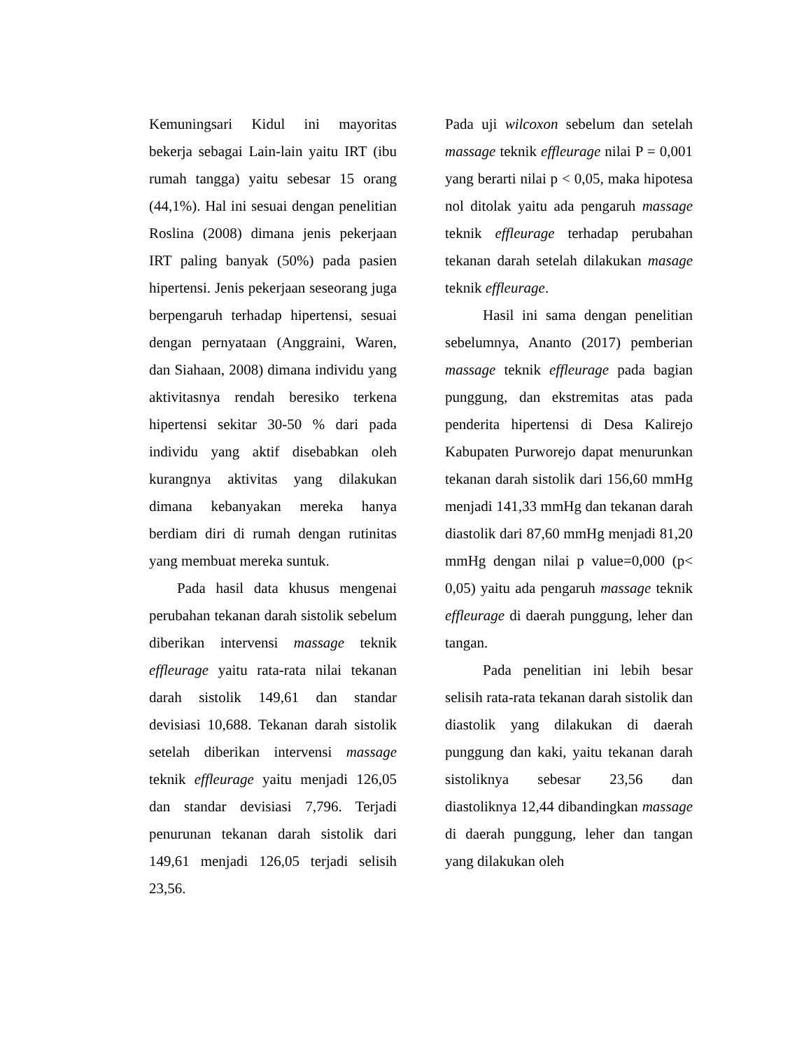Kemuningsari Kidul ini mayoritas bekerja sebagai Lain-lain yaitu IRT (ibu rumah tangga) yaitu sebesar 15 orang (44,1%). Hal ini sesuai dengan penelitian Roslina (2008) dimana jenis pekerjaan IRT paling banyak (50%) pada pasien hipertensi. Jenis pekerjaan seseorang juga berpengaruh terhadap hipertensi, sesuai dengan pernyataan (Anggraini, Waren, dan Siahaan, 2008) dimana individu yang aktivitasnya rendah beresiko terkena hipertensi sekitar 30-50 % dari pada individu yang aktif disebabkan oleh kurangnya aktivitas yang dilakukan dimana kebanyakan mereka hanya berdiam diri di rumah dengan rutinitas yang membuat mereka suntuk.
Pada hasil data khusus mengenai perubahan tekanan darah sistolik sebelum diberikan intervensi massage teknik effleurage yaitu rata-rata nilai tekanan darah sistolik 149,61 dan standar devisiasi 10,688. Tekanan darah sistolik setelah diberikan intervensi massage teknik effleurage yaitu menjadi 126,05 dan standar devisiasi 7,796. Terjadi penurunan tekanan darah sistolik dari 149,61 menjadi 126,05 terjadi selisih 23,56.
Pada uji wilcoxon sebelum dan setelah massage teknik effleurage nilai P = 0,001 yang berarti nilai p < 0,05, maka hipotesa nol ditolak yaitu ada pengaruh massage teknik effleurage terhadap perubahan tekanan darah setelah dilakukan masage teknik effleurage.
Hasil ini sama dengan penelitian sebelumnya, Ananto (2017) pemberian massage teknik effleurage pada bagian punggung, dan ekstremitas atas pada penderita hipertensi di Desa Kalirejo Kabupaten Purworejo dapat menurunkan tekanan darah sistolik dari 156,60 mmHg menjadi 141,33 mmHg dan tekanan darah diastolik dari 87,60 mmHg menjadi 81,20 mmHg dengan nilai p value=0,000 (p< 0,05) yaitu ada pengaruh massage teknik effleurage di daerah punggung, leher dan tangan.
Pada penelitian ini lebih besar selisih rata-rata tekanan darah sistolik dan diastolik yang dilakukan di daerah punggung dan kaki, yaitu tekanan darah sistoliknya sebesar 23,56 dan diastoliknya 12,44 dibandingkan massage di daerah punggung, leher dan tangan yang dilakukan oleh